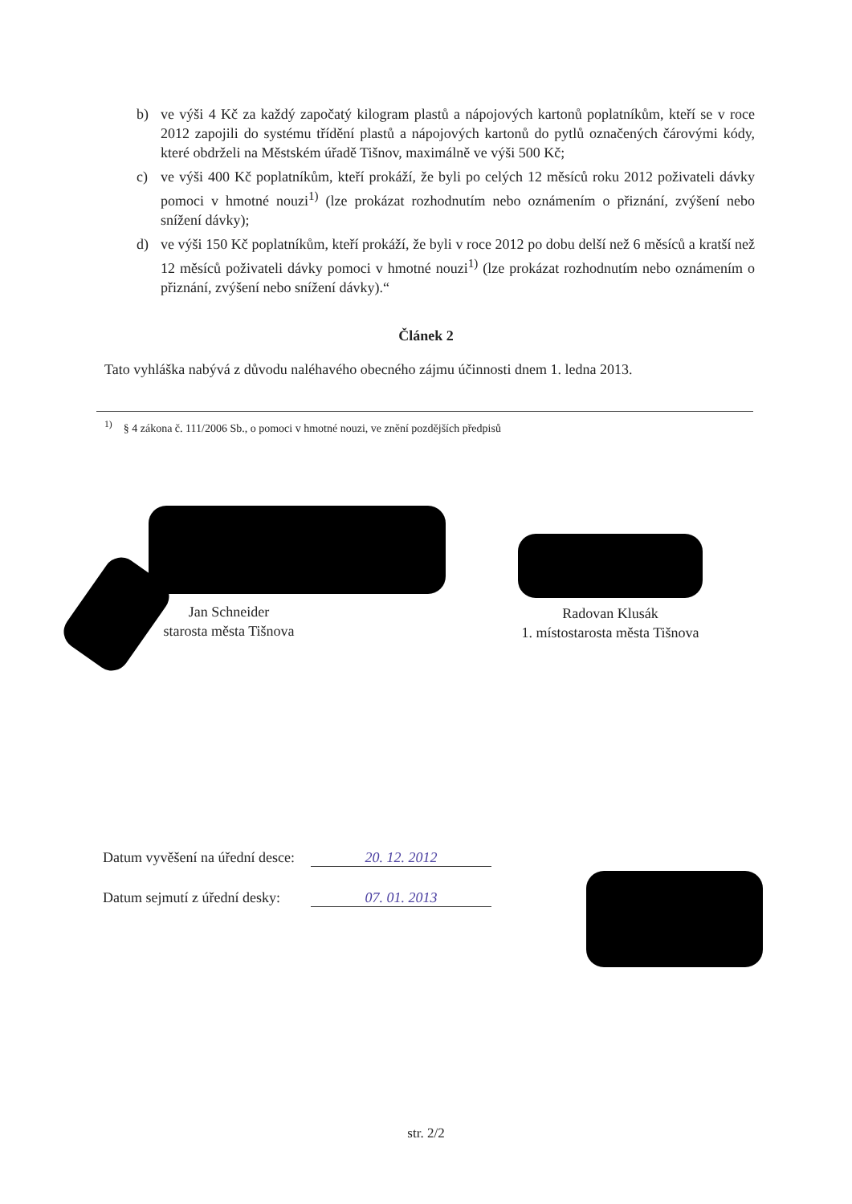b) ve výši 4 Kč za každý započatý kilogram plastů a nápojových kartonů poplatníkům, kteří se v roce 2012 zapojili do systému třídění plastů a nápojových kartonů do pytlů označených čárovými kódy, které obdrželi na Městském úřadě Tišnov, maximálně ve výši 500 Kč;
c) ve výši 400 Kč poplatníkům, kteří prokáží, že byli po celých 12 měsíců roku 2012 poživateli dávky pomoci v hmotné nouzi<sup>1)</sup> (lze prokázat rozhodnutím nebo oznámením o přiznání, zvýšení nebo snížení dávky);
d) ve výši 150 Kč poplatníkům, kteří prokáží, že byli v roce 2012 po dobu delší než 6 měsíců a kratší než 12 měsíců poživateli dávky pomoci v hmotné nouzi<sup>1)</sup> (lze prokázat rozhodnutím nebo oznámením o přiznání, zvýšení nebo snížení dávky).“
Článek 2
Tato vyhláška nabývá z důvodu naléhavého obecného zájmu účinnosti dnem 1. ledna 2013.
<sup>1)</sup> § 4 zákona č. 111/2006 Sb., o pomoci v hmotné nouzi, ve znění pozdějších předpisů
Jan Schneider
starosta města Tišnova
Radovan Klusák
1. místostarosta města Tišnova
Datum vyvěšení na úřední desce: 20. 12. 2012
Datum sejmutí z úřední desky: 07. 01. 2013
str. 2/2